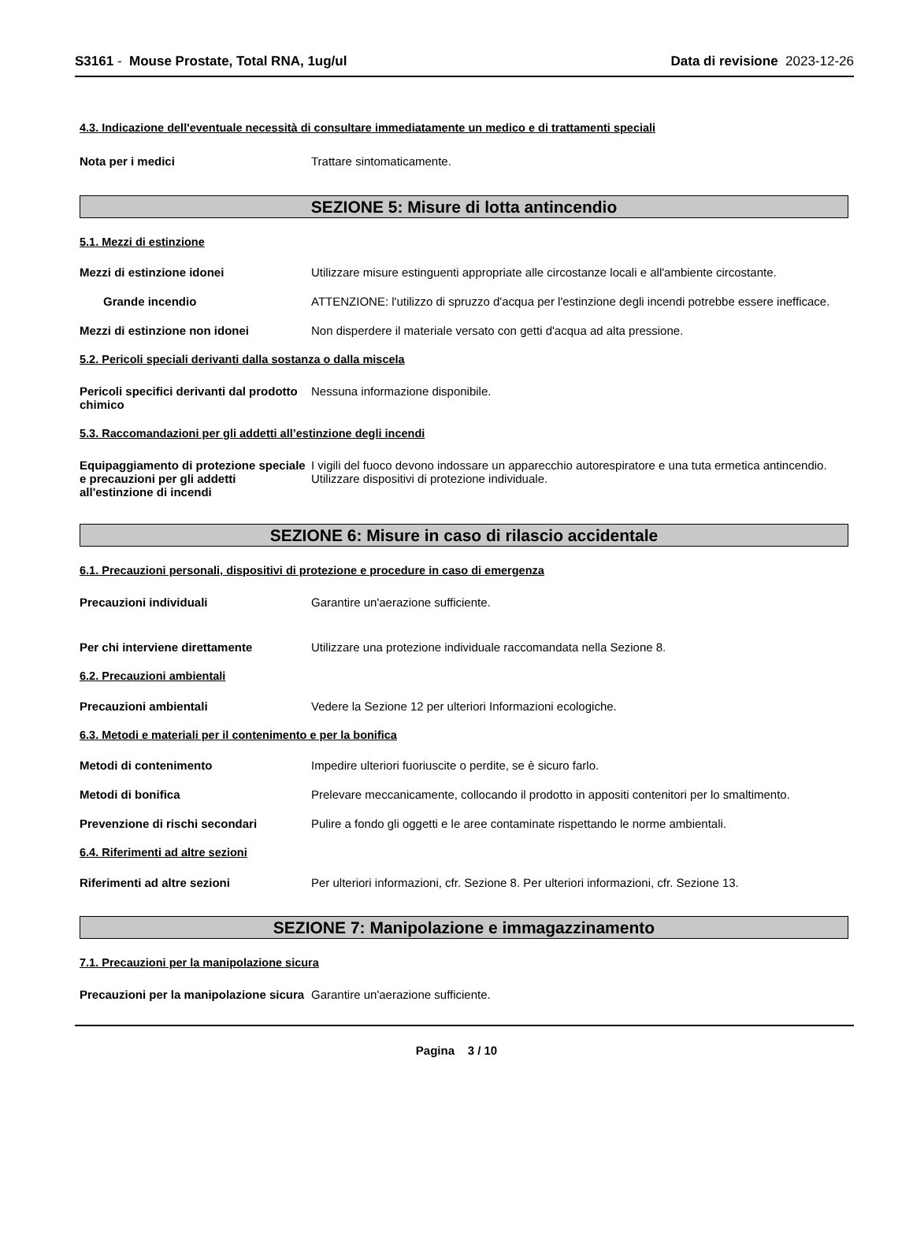S3161 - Mouse Prostate, Total RNA, 1ug/ul
Data di revisione 2023-12-26
4.3. Indicazione dell'eventuale necessità di consultare immediatamente un medico e di trattamenti speciali
Nota per i medici Trattare sintomaticamente.
SEZIONE 5: Misure di lotta antincendio
5.1. Mezzi di estinzione
Mezzi di estinzione idonei Utilizzare misure estinguenti appropriate alle circostanze locali e all'ambiente circostante.
Grande incendio ATTENZIONE: l'utilizzo di spruzzo d'acqua per l'estinzione degli incendi potrebbe essere inefficace.
Mezzi di estinzione non idonei Non disperdere il materiale versato con getti d'acqua ad alta pressione.
5.2. Pericoli speciali derivanti dalla sostanza o dalla miscela
Pericoli specifici derivanti dal prodotto chimico
Nessuna informazione disponibile.
5.3. Raccomandazioni per gli addetti all’estinzione degli incendi
Equipaggiamento di protezione speciale e precauzioni per gli addetti all'estinzione di incendi
I vigili del fuoco devono indossare un apparecchio autorespiratore e una tuta ermetica antincendio. Utilizzare dispositivi di protezione individuale.
SEZIONE 6: Misure in caso di rilascio accidentale
6.1. Precauzioni personali, dispositivi di protezione e procedure in caso di emergenza
Precauzioni individuali Garantire un'aerazione sufficiente.
Per chi interviene direttamente Utilizzare una protezione individuale raccomandata nella Sezione 8.
6.2. Precauzioni ambientali
Precauzioni ambientali Vedere la Sezione 12 per ulteriori Informazioni ecologiche.
6.3. Metodi e materiali per il contenimento e per la bonifica
Metodi di contenimento Impedire ulteriori fuoriuscite o perdite, se è sicuro farlo.
Metodi di bonifica Prelevare meccanicamente, collocando il prodotto in appositi contenitori per lo smaltimento.
Prevenzione di rischi secondari Pulire a fondo gli oggetti e le aree contaminate rispettando le norme ambientali.
6.4. Riferimenti ad altre sezioni
Riferimenti ad altre sezioni Per ulteriori informazioni, cfr. Sezione 8. Per ulteriori informazioni, cfr. Sezione 13.
SEZIONE 7: Manipolazione e immagazzinamento
7.1. Precauzioni per la manipolazione sicura
Precauzioni per la manipolazione sicura
Garantire un'aerazione sufficiente.
Pagina 3 / 10